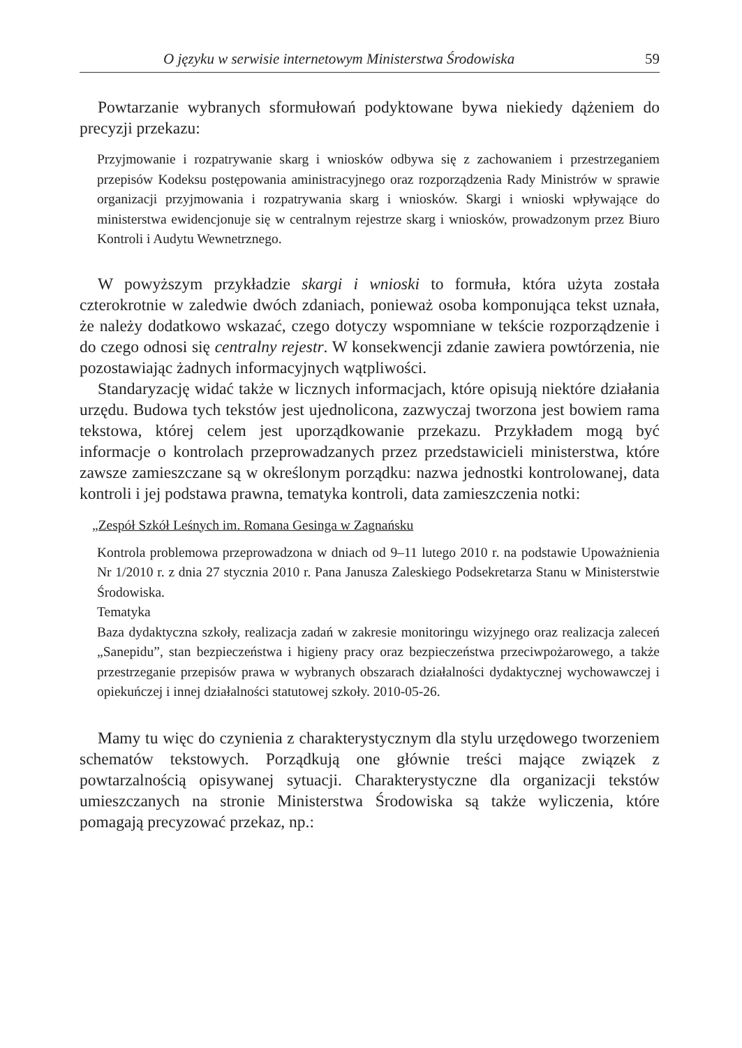O języku w serwisie internetowym Ministerstwa Środowiska 59
Powtarzanie wybranych sformułowań podyktowane bywa niekiedy dążeniem do precyzji przekazu:
Przyjmowanie i rozpatrywanie skarg i wniosków odbywa się z zachowaniem i przestrzeganiem przepisów Kodeksu postępowania aministracyjnego oraz rozporządzenia Rady Ministrów w sprawie organizacji przyjmowania i rozpatrywania skarg i wniosków. Skargi i wnioski wpływające do ministerstwa ewidencjonuje się w centralnym rejestrze skarg i wniosków, prowadzonym przez Biuro Kontroli i Audytu Wewnetrznego.
W powyższym przykładzie skargi i wnioski to formuła, która użyta została czterokrotnie w zaledwie dwóch zdaniach, ponieważ osoba komponująca tekst uznała, że należy dodatkowo wskazać, czego dotyczy wspomniane w tekście rozporządzenie i do czego odnosi się centralny rejestr. W konsekwencji zdanie zawiera powtórzenia, nie pozostawiając żadnych informacyjnych wątpliwości.
Standaryzację widać także w licznych informacjach, które opisują niektóre działania urzędu. Budowa tych tekstów jest ujednolicona, zazwyczaj tworzona jest bowiem rama tekstowa, której celem jest uporządkowanie przekazu. Przykładem mogą być informacje o kontrolach przeprowadzanych przez przedstawicieli ministerstwa, które zawsze zamieszczane są w określonym porządku: nazwa jednostki kontrolowanej, data kontroli i jej podstawa prawna, tematyka kontroli, data zamieszczenia notki:
„Zespół Szkół Leśnych im. Romana Gesinga w Zagnańsku
Kontrola problemowa przeprowadzona w dniach od 9–11 lutego 2010 r. na podstawie Upoważnienia Nr 1/2010 r. z dnia 27 stycznia 2010 r. Pana Janusza Zaleskiego Podsekretarza Stanu w Ministerstwie Środowiska.
Tematyka
Baza dydaktyczna szkoły, realizacja zadań w zakresie monitoringu wizyjnego oraz realizacja zaleceń „Sanepidu”, stan bezpieczeństwa i higieny pracy oraz bezpieczeństwa przeciwpożarowego, a także przestrzeganie przepisów prawa w wybranych obszarach działalności dydaktycznej wychowawczej i opiekuńczej i innej działalności statutowej szkoły. 2010-05-26.
Mamy tu więc do czynienia z charakterystycznym dla stylu urzędowego tworzeniem schematów tekstowych. Porządkują one głównie treści mające związek z powtarzalnością opisywanej sytuacji. Charakterystyczne dla organizacji tekstów umieszczanych na stronie Ministerstwa Środowiska są także wyliczenia, które pomagają precyzować przekaz, np.: